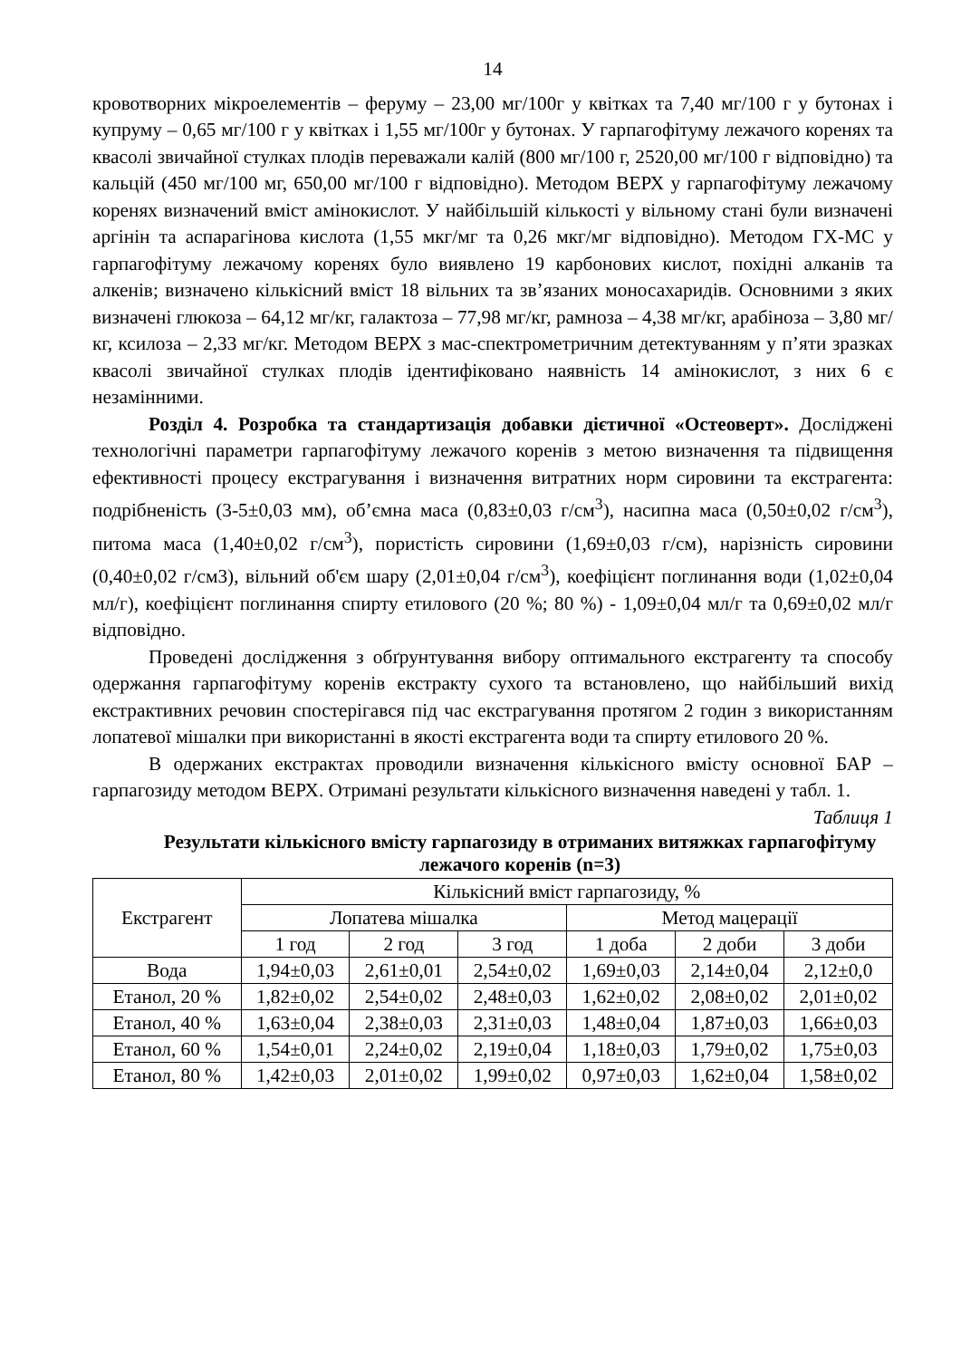14
кровотворних мікроелементів – феруму – 23,00 мг/100г у квітках та 7,40 мг/100 г у бутонах і купруму – 0,65 мг/100 г у квітках і 1,55 мг/100г у бутонах. У гарпагофітуму лежачого коренях та квасолі звичайної стулках плодів переважали калій (800 мг/100 г, 2520,00 мг/100 г відповідно) та кальцій (450 мг/100 мг, 650,00 мг/100 г відповідно). Методом ВЕРХ у гарпагофітуму лежачому коренях визначений вміст амінокислот. У найбільшій кількості у вільному стані були визначені аргінін та аспарагінова кислота (1,55 мкг/мг та 0,26 мкг/мг відповідно). Методом ГХ-МС у гарпагофітуму лежачому коренях було виявлено 19 карбонових кислот, похідні алканів та алкенів; визначено кількісний вміст 18 вільних та зв’язаних моносахаридів. Основними з яких визначені глюкоза – 64,12 мг/кг, галактоза – 77,98 мг/кг, рамноза – 4,38 мг/кг, арабіноза – 3,80 мг/кг, ксилоза – 2,33 мг/кг. Методом ВЕРХ з мас-спектрометричним детектуванням у п’яти зразках квасолі звичайної стулках плодів ідентифіковано наявність 14 амінокислот, з них 6 є незамінними.
Розділ 4. Розробка та стандартизація добавки дієтичної «Остеоверт». Досліджені технологічні параметри гарпагофітуму лежачого коренів з метою визначення та підвищення ефективності процесу екстрагування і визначення витратних норм сировини та екстрагента: подрібненість (3-5±0,03 мм), об’ємна маса (0,83±0,03 г/см<sup>3</sup>), насипна маса (0,50±0,02 г/см<sup>3</sup>), питома маса (1,40±0,02 г/см<sup>3</sup>), пористість сировини (1,69±0,03 г/см), нарізність сировини (0,40±0,02 г/см3), вільний об'єм шару (2,01±0,04 г/см<sup>3</sup>), коефіцієнт поглинання води (1,02±0,04 мл/г), коефіцієнт поглинання спирту етилового (20 %; 80 %) - 1,09±0,04 мл/г та 0,69±0,02 мл/г відповідно.
Проведені дослідження з обґрунтування вибору оптимального екстрагенту та способу одержання гарпагофітуму коренів екстракту сухого та встановлено, що найбільший вихід екстрактивних речовин спостерігався під час екстрагування протягом 2 годин з використанням лопатевої мішалки при використанні в якості екстрагента води та спирту етилового 20 %.
В одержаних екстрактах проводили визначення кількісного вмісту основної БАР – гарпагозиду методом ВЕРХ. Отримані результати кількісного визначення наведені у табл. 1.
Таблиця 1
Результати кількісного вмісту гарпагозиду в отриманих витяжках гарпагофітуму лежачого коренів (n=3)
| Екстрагент | Кількісний вміст гарпагозиду, % | | | | | |
| --- | --- | --- | --- | --- | --- | --- |
| | Лопатева мішалка | | | Метод мацерації | | |
| | 1 год | 2 год | 3 год | 1 доба | 2 доби | 3 доби |
| Вода | 1,94±0,03 | 2,61±0,01 | 2,54±0,02 | 1,69±0,03 | 2,14±0,04 | 2,12±0,0 |
| Етанол, 20 % | 1,82±0,02 | 2,54±0,02 | 2,48±0,03 | 1,62±0,02 | 2,08±0,02 | 2,01±0,02 |
| Етанол, 40 % | 1,63±0,04 | 2,38±0,03 | 2,31±0,03 | 1,48±0,04 | 1,87±0,03 | 1,66±0,03 |
| Етанол, 60 % | 1,54±0,01 | 2,24±0,02 | 2,19±0,04 | 1,18±0,03 | 1,79±0,02 | 1,75±0,03 |
| Етанол, 80 % | 1,42±0,03 | 2,01±0,02 | 1,99±0,02 | 0,97±0,03 | 1,62±0,04 | 1,58±0,02 |